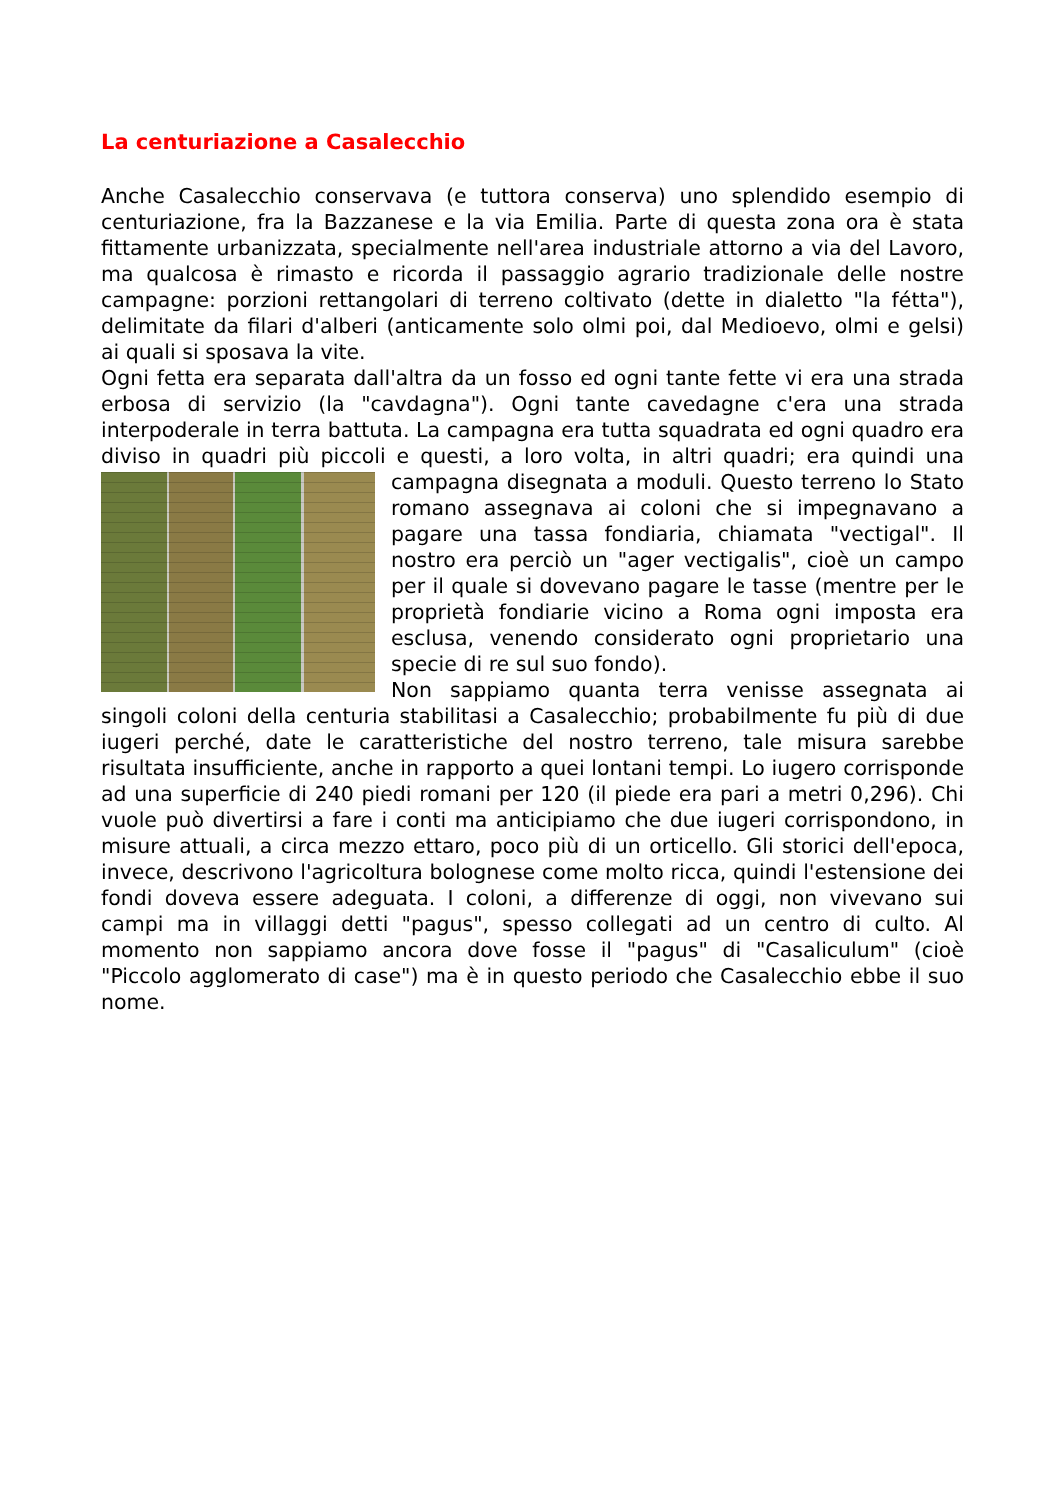La centuriazione a Casalecchio
Anche Casalecchio conservava (e tuttora conserva) uno splendido esempio di centuriazione, fra la Bazzanese e la via Emilia. Parte di questa zona ora è stata fittamente urbanizzata, specialmente nell'area industriale attorno a via del Lavoro, ma qualcosa è rimasto e ricorda il passaggio agrario tradizionale delle nostre campagne: porzioni rettangolari di terreno coltivato (dette in dialetto "la fétta"), delimitate da filari d'alberi (anticamente solo olmi poi, dal Medioevo, olmi e gelsi) ai quali si sposava la vite.
Ogni fetta era separata dall'altra da un fosso ed ogni tante fette vi era una strada erbosa di servizio (la "cavdagna"). Ogni tante cavedagne c'era una strada interpoderale in terra battuta. La campagna era tutta squadrata ed ogni quadro era diviso in quadri più piccoli e questi, a loro volta, in altri quadri; era quindi una campagna disegnata a moduli. Questo terreno lo Stato romano assegnava ai coloni che si impegnavano a pagare una tassa fondiaria, chiamata "vectigal". Il nostro era perciò un "ager vectigalis", cioè un campo per il quale si dovevano pagare le tasse (mentre per le proprietà fondiarie vicino a Roma ogni imposta era esclusa, venendo considerato ogni proprietario una specie di re sul suo fondo).
Non sappiamo quanta terra venisse assegnata ai singoli coloni della centuria stabilitasi a Casalecchio; probabilmente fu più di due iugeri perché, date le caratteristiche del nostro terreno, tale misura sarebbe risultata insufficiente, anche in rapporto a quei lontani tempi. Lo iugero corrisponde ad una superficie di 240 piedi romani per 120 (il piede era pari a metri 0,296). Chi vuole può divertirsi a fare i conti ma anticipiamo che due iugeri corrispondono, in misure attuali, a circa mezzo ettaro, poco più di un orticello. Gli storici dell'epoca, invece, descrivono l'agricoltura bolognese come molto ricca, quindi l'estensione dei fondi doveva essere adeguata. I coloni, a differenze di oggi, non vivevano sui campi ma in villaggi detti "pagus", spesso collegati ad un centro di culto. Al momento non sappiamo ancora dove fosse il "pagus" di "Casaliculum" (cioè "Piccolo agglomerato di case") ma è in questo periodo che Casalecchio ebbe il suo nome.